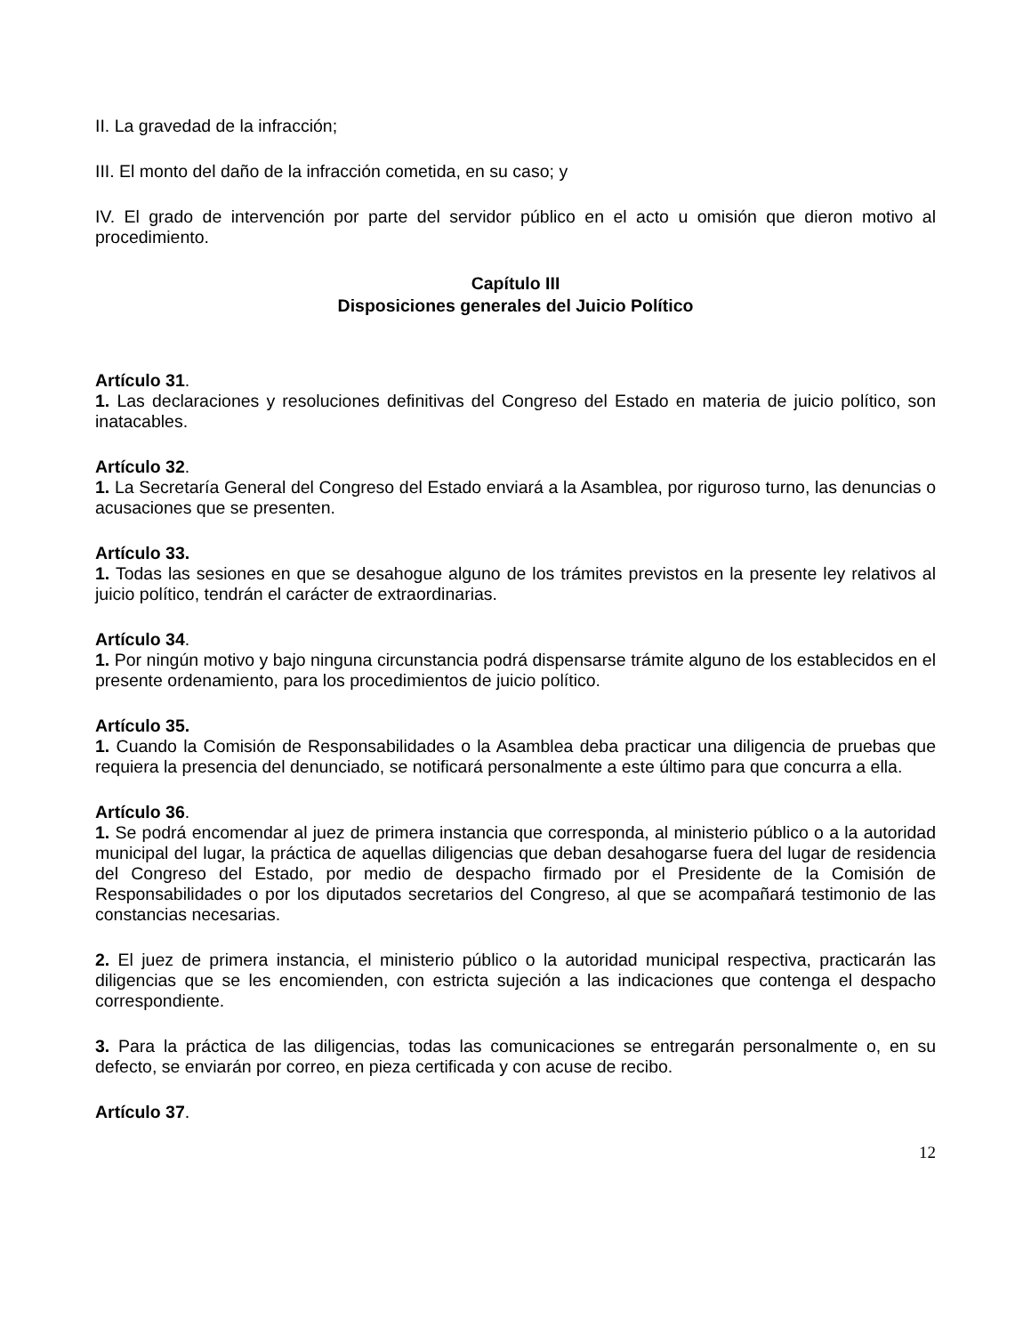II. La gravedad de la infracción;
III. El monto del daño de la infracción cometida, en su caso; y
IV. El grado de intervención por parte del servidor público en el acto u omisión que dieron motivo al procedimiento.
Capítulo III
Disposiciones generales del Juicio Político
Artículo 31.
1. Las declaraciones y resoluciones definitivas del Congreso del Estado en materia de juicio político, son inatacables.
Artículo 32.
1. La Secretaría General del Congreso del Estado enviará a la Asamblea, por riguroso turno, las denuncias o acusaciones que se presenten.
Artículo 33.
1. Todas las sesiones en que se desahogue alguno de los trámites previstos en la presente ley relativos al juicio político, tendrán el carácter de extraordinarias.
Artículo 34.
1. Por ningún motivo y bajo ninguna circunstancia podrá dispensarse trámite alguno de los establecidos en el presente ordenamiento, para los procedimientos de juicio político.
Artículo 35.
1. Cuando la Comisión de Responsabilidades o la Asamblea deba practicar una diligencia de pruebas que requiera la presencia del denunciado, se notificará personalmente a este último para que concurra a ella.
Artículo 36.
1. Se podrá encomendar al juez de primera instancia que corresponda, al ministerio público o a la autoridad municipal del lugar, la práctica de aquellas diligencias que deban desahogarse fuera del lugar de residencia del Congreso del Estado, por medio de despacho firmado por el Presidente de la Comisión de Responsabilidades o por los diputados secretarios del Congreso, al que se acompañará testimonio de las constancias necesarias.
2. El juez de primera instancia, el ministerio público o la autoridad municipal respectiva, practicarán las diligencias que se les encomienden, con estricta sujeción a las indicaciones que contenga el despacho correspondiente.
3. Para la práctica de las diligencias, todas las comunicaciones se entregarán personalmente o, en su defecto, se enviarán por correo, en pieza certificada y con acuse de recibo.
Artículo 37.
12